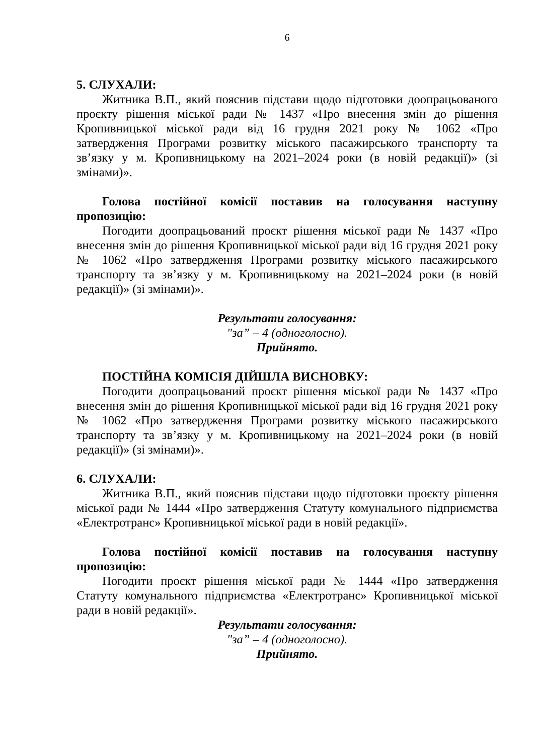6
5. СЛУХАЛИ:
Житника В.П., який пояснив підстави щодо підготовки доопрацьованого проєкту рішення міської ради № 1437 «Про внесення змін до рішення Кропивницької міської ради від 16 грудня 2021 року № 1062 «Про затвердження Програми розвитку міського пасажирського транспорту та зв’язку у м. Кропивницькому на 2021–2024 роки (в новій редакції)» (зі змінами)».
Голова постійної комісії поставив на голосування наступну пропозицію:
Погодити доопрацьований проєкт рішення міської ради № 1437 «Про внесення змін до рішення Кропивницької міської ради від 16 грудня 2021 року № 1062 «Про затвердження Програми розвитку міського пасажирського транспорту та зв’язку у м. Кропивницькому на 2021–2024 роки (в новій редакції)» (зі змінами)».
Результати голосування:
"за” – 4 (одноголосно).
Прийнято.
ПОСТІЙНА КОМІСІЯ ДІЙШЛА ВИСНОВКУ:
Погодити доопрацьований проєкт рішення міської ради № 1437 «Про внесення змін до рішення Кропивницької міської ради від 16 грудня 2021 року № 1062 «Про затвердження Програми розвитку міського пасажирського транспорту та зв’язку у м. Кропивницькому на 2021–2024 роки (в новій редакції)» (зі змінами)».
6. СЛУХАЛИ:
Житника В.П., який пояснив підстави щодо підготовки проєкту рішення міської ради № 1444 «Про затвердження Статуту комунального підприємства «Електротранс» Кропивницької міської ради в новій редакції».
Голова постійної комісії поставив на голосування наступну пропозицію:
Погодити проєкт рішення міської ради № 1444 «Про затвердження Статуту комунального підприємства «Електротранс» Кропивницької міської ради в новій редакції».
Результати голосування:
"за” – 4 (одноголосно).
Прийнято.